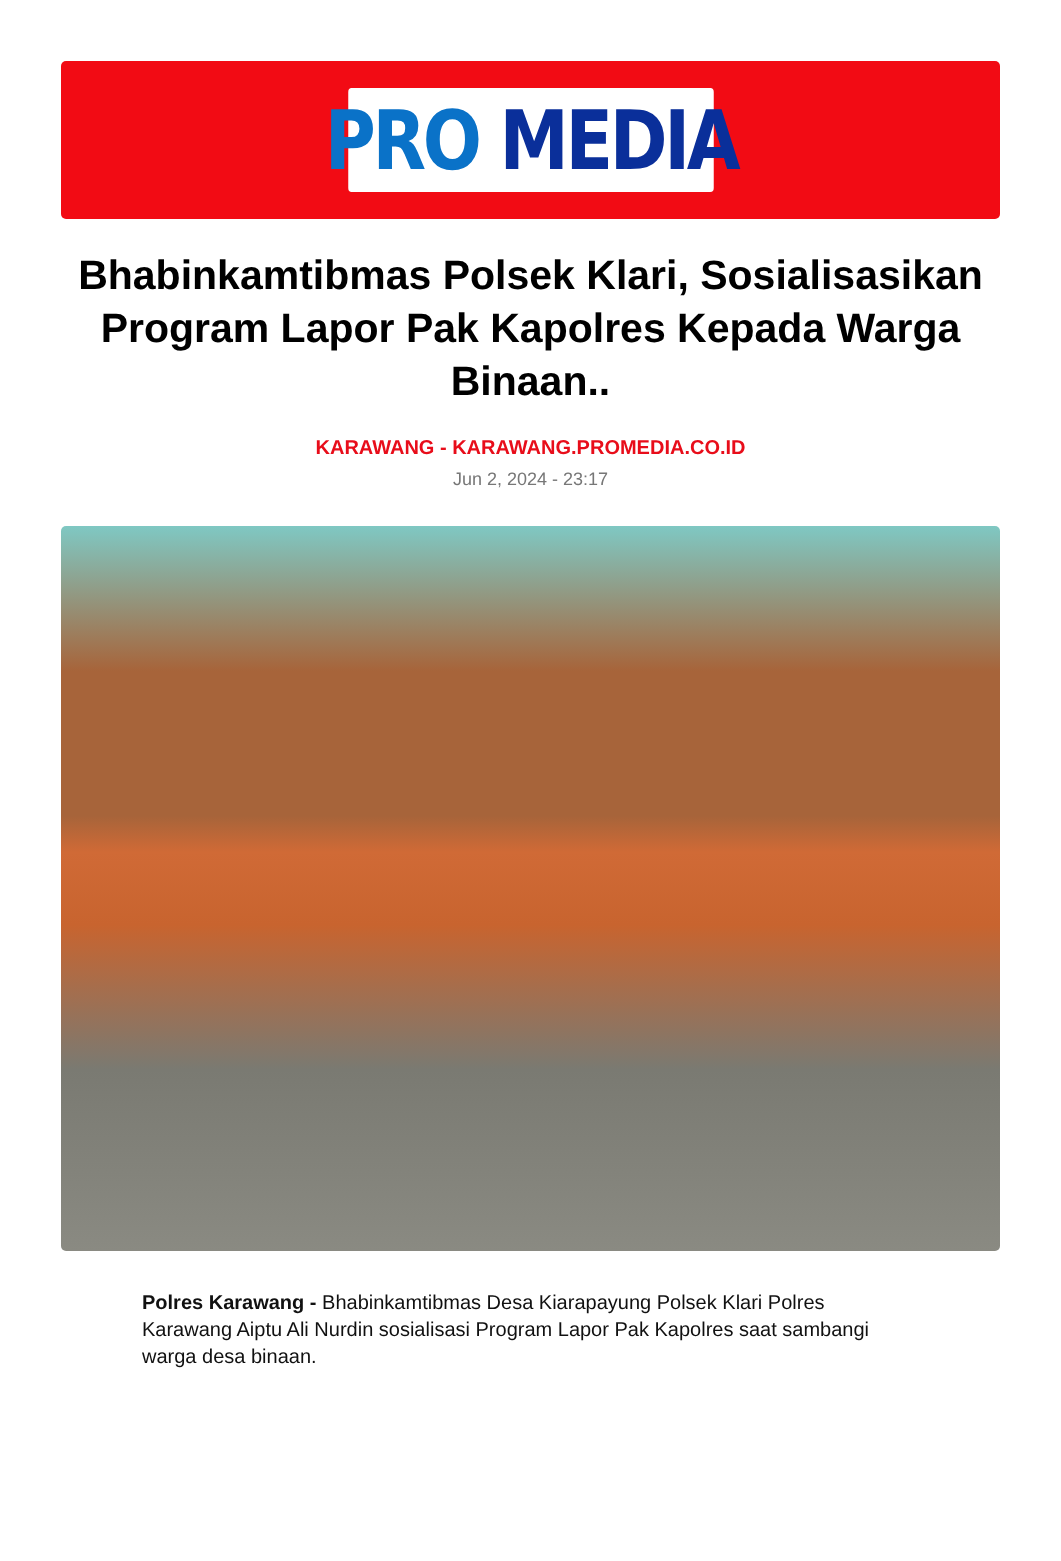PRO MEDIA
Bhabinkamtibmas Polsek Klari, Sosialisasikan Program Lapor Pak Kapolres Kepada Warga Binaan..
KARAWANG - KARAWANG.PROMEDIA.CO.ID
Jun 2, 2024 - 23:17
Polres Karawang - Bhabinkamtibmas Desa Kiarapayung Polsek Klari Polres Karawang Aiptu Ali Nurdin sosialisasi Program Lapor Pak Kapolres saat sambangi warga desa binaan.